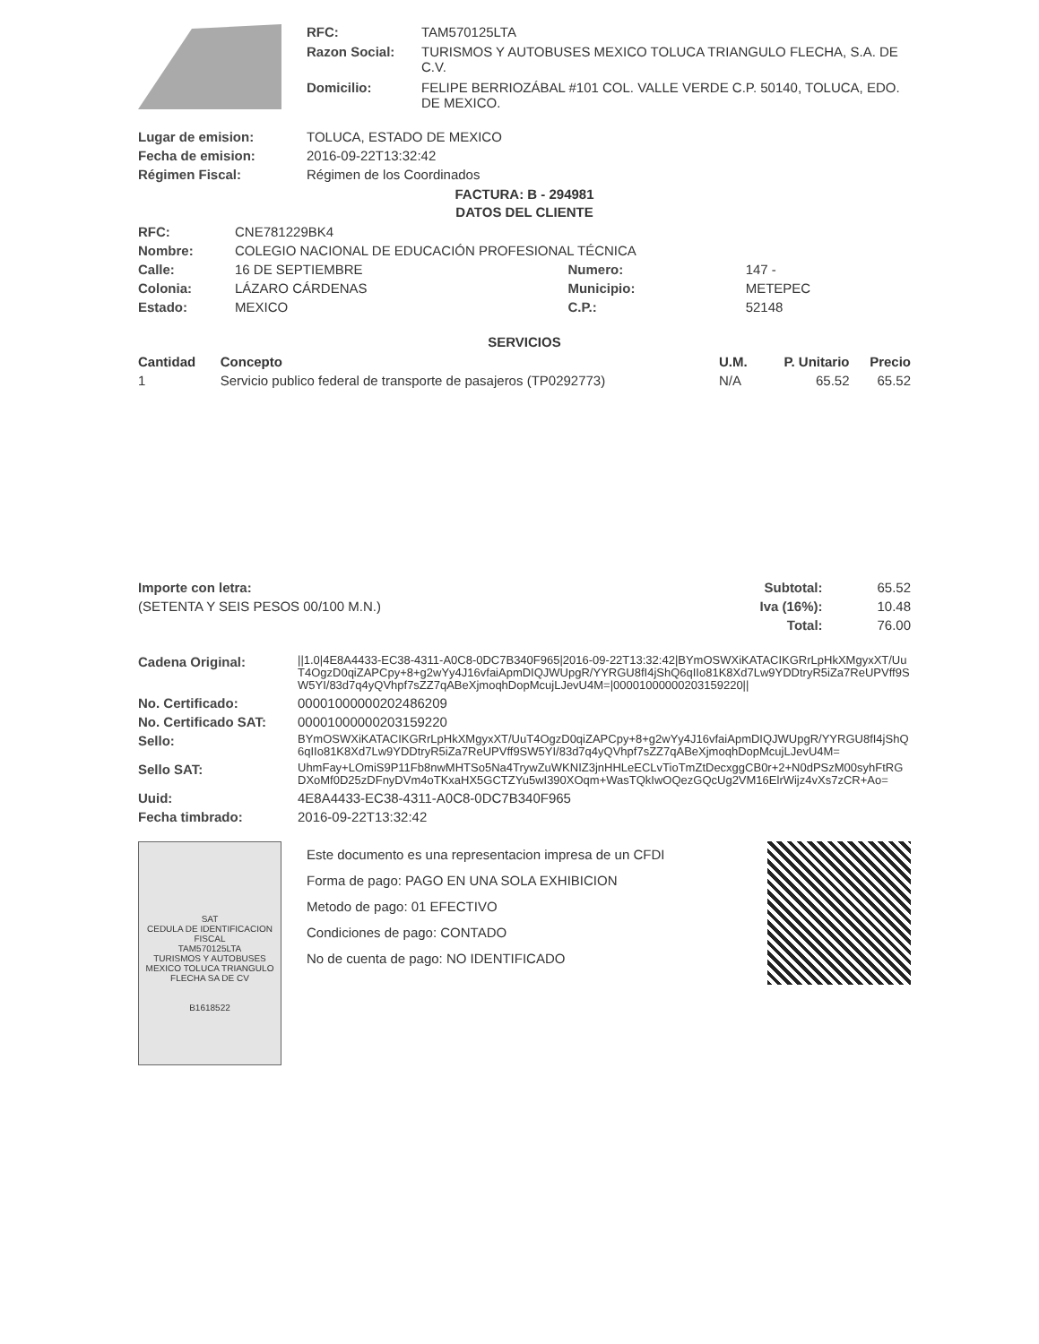| | RFC: | TAM570125LTA |
| | Razon Social: | TURISMOS Y AUTOBUSES MEXICO TOLUCA TRIANGULO FLECHA, S.A. DE C.V. |
| | Domicilio: | FELIPE BERRIOZÁBAL #101 COL. VALLE VERDE C.P. 50140, TOLUCA, EDO. DE MEXICO. |
| Lugar de emision: | TOLUCA, ESTADO DE MEXICO |
| Fecha de emision: | 2016-09-22T13:32:42 |
| Régimen Fiscal: | Régimen de los Coordinados |
FACTURA: B - 294981
DATOS DEL CLIENTE
| RFC: | CNE781229BK4 | | |
| Nombre: | COLEGIO NACIONAL DE EDUCACIÓN PROFESIONAL TÉCNICA | | |
| Calle: | 16 DE SEPTIEMBRE | Numero: | 147 - |
| Colonia: | LÁZARO CÁRDENAS | Municipio: | METEPEC |
| Estado: | MEXICO | C.P.: | 52148 |
SERVICIOS
| Cantidad | Concepto | U.M. | P. Unitario | Precio |
| --- | --- | --- | --- | --- |
| 1 | Servicio publico federal de transporte de pasajeros (TP0292773) | N/A | 65.52 | 65.52 |
| Importe con letra: | Subtotal: | 65.52 |
| (SETENTA Y SEIS PESOS 00/100 M.N.) | Iva (16%): | 10.48 |
| | Total: | 76.00 |
| Cadena Original: | //1.0/4E8A4433-EC38-4311-A0C8-0DC7B340F965/2016-09-22T13:32:42/BYmOSWXiKATACIKGRrLpHkXMgyxXT/UuT4OgzD0qiZAPCpy+8+g2wYy4J16vfaiApmDIQJWUpgR/YYRGU8fI4jShQ6qIIo81K8Xd7Lw9YDDtryR5iZa7ReUPVff9SW5YI/83d7q4yQVhpf7sZZ7qABeXjmoqhDopMcujLJevU4M=/00001000000203159220// |
| No. Certificado: | 00001000000202486209 |
| No. Certificado SAT: | 00001000000203159220 |
| Sello: | BYmOSWXiKATACIKGRrLpHkXMgyxXT/UuT4OgzD0qiZAPCpy+8+g2wYy4J16vfaiApmDIQJWUpgR/YYRGU8fI4jShQ6qIIo81K8Xd7Lw9YDDtryR5iZa7ReUPVff9SW5YI/83d7q4yQVhpf7sZZ7qABeXjmoqhDopMcujLJevU4M= |
| Sello SAT: | UhmFay+LOmiS9P11Fb8nwMHTSo5Na4TrywZuWKNIZ3jnHHLeECLvTioTmZtDecxggCB0r+2+N0dPSzM00syhFtRGDXoMf0D25zDFnyDVm4oTKxaHX5GCTZYu5wI390XOqm+WasTQkIwOQezGQcUg2VM16ElrWijz4vXs7zCR+Ao= |
| Uuid: | 4E8A4433-EC38-4311-A0C8-0DC7B340F965 |
| Fecha timbrado: | 2016-09-22T13:32:42 |
| SAT CEDULA DE IDENTIFICACION FISCAL TAM570125LTA TURISMOS Y AUTOBUSES MEXICO TOLUCA TRIANGULO FLECHA SA DE CV B1618522 | Este documento es una representacion impresa de un CFDI Forma de pago: PAGO EN UNA SOLA EXHIBICION Metodo de pago: 01 EFECTIVO Condiciones de pago: CONTADO No de cuenta de pago: NO IDENTIFICADO | |